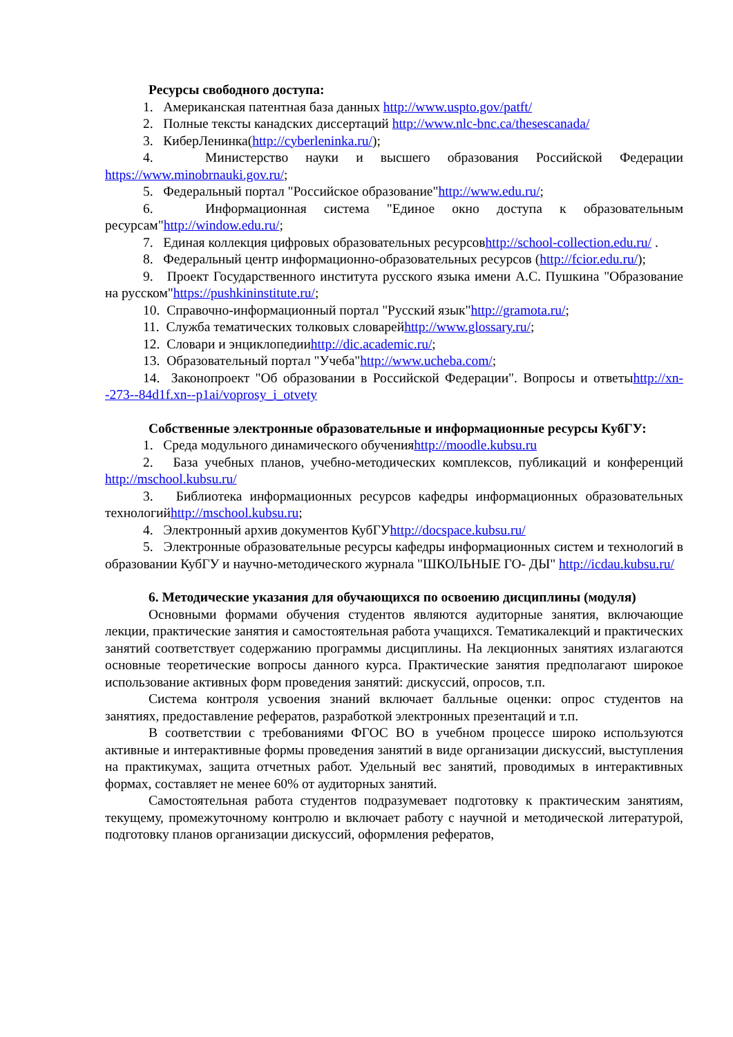Ресурсы свободного доступа:
1. Американская патентная база данных http://www.uspto.gov/patft/
2. Полные тексты канадских диссертаций http://www.nlc-bnc.ca/thesescanada/
3. КиберЛенинка(http://cyberleninka.ru/);
4. Министерство науки и высшего образования Российской Федерации https://www.minobrnauki.gov.ru/;
5. Федеральный портал "Российское образование"http://www.edu.ru/;
6. Информационная система "Единое окно доступа к образовательным ресурсам"http://window.edu.ru/;
7. Единая коллекция цифровых образовательных ресурсовhttp://school-collection.edu.ru/ .
8. Федеральный центр информационно-образовательных ресурсов (http://fcior.edu.ru/);
9. Проект Государственного института русского языка имени А.С. Пушкина "Образование на русском"https://pushkininstitute.ru/;
10. Справочно-информационный портал "Русский язык"http://gramota.ru/;
11. Служба тематических толковых словарейhttp://www.glossary.ru/;
12. Словари и энциклопедииhttp://dic.academic.ru/;
13. Образовательный портал "Учеба"http://www.ucheba.com/;
14. Законопроект "Об образовании в Российской Федерации". Вопросы и ответыhttp://xn--273--84d1f.xn--p1ai/voprosy_i_otvety
Собственные электронные образовательные и информационные ресурсы КубГУ:
1. Среда модульного динамического обученияhttp://moodle.kubsu.ru
2. База учебных планов, учебно-методических комплексов, публикаций и конференций http://mschool.kubsu.ru/
3. Библиотека информационных ресурсов кафедры информационных образовательных технологийhttp://mschool.kubsu.ru;
4. Электронный архив документов КубГУhttp://docspace.kubsu.ru/
5. Электронные образовательные ресурсы кафедры информационных систем и технологий в образовании КубГУ и научно-методического журнала "ШКОЛЬНЫЕ ГО- ДЫ" http://icdau.kubsu.ru/
6. Методические указания для обучающихся по освоению дисциплины (модуля)
Основными формами обучения студентов являются аудиторные занятия, включающие лекции, практические занятия и самостоятельная работа учащихся. Тематикалекций и практических занятий соответствует содержанию программы дисциплины. На лекционных занятиях излагаются основные теоретические вопросы данного курса. Практические занятия предполагают широкое использование активных форм проведения занятий: дискуссий, опросов, т.п.
Система контроля усвоения знаний включает балльные оценки: опрос студентов на занятиях, предоставление рефератов, разработкой электронных презентаций и т.п.
В соответствии с требованиями ФГОС ВО в учебном процессе широко используются активные и интерактивные формы проведения занятий в виде организации дискуссий, выступления на практикумах, защита отчетных работ. Удельный вес занятий, проводимых в интерактивных формах, составляет не менее 60% от аудиторных занятий.
Самостоятельная работа студентов подразумевает подготовку к практическим занятиям, текущему, промежуточному контролю и включает работу с научной и методической литературой, подготовку планов организации дискуссий, оформления рефератов,